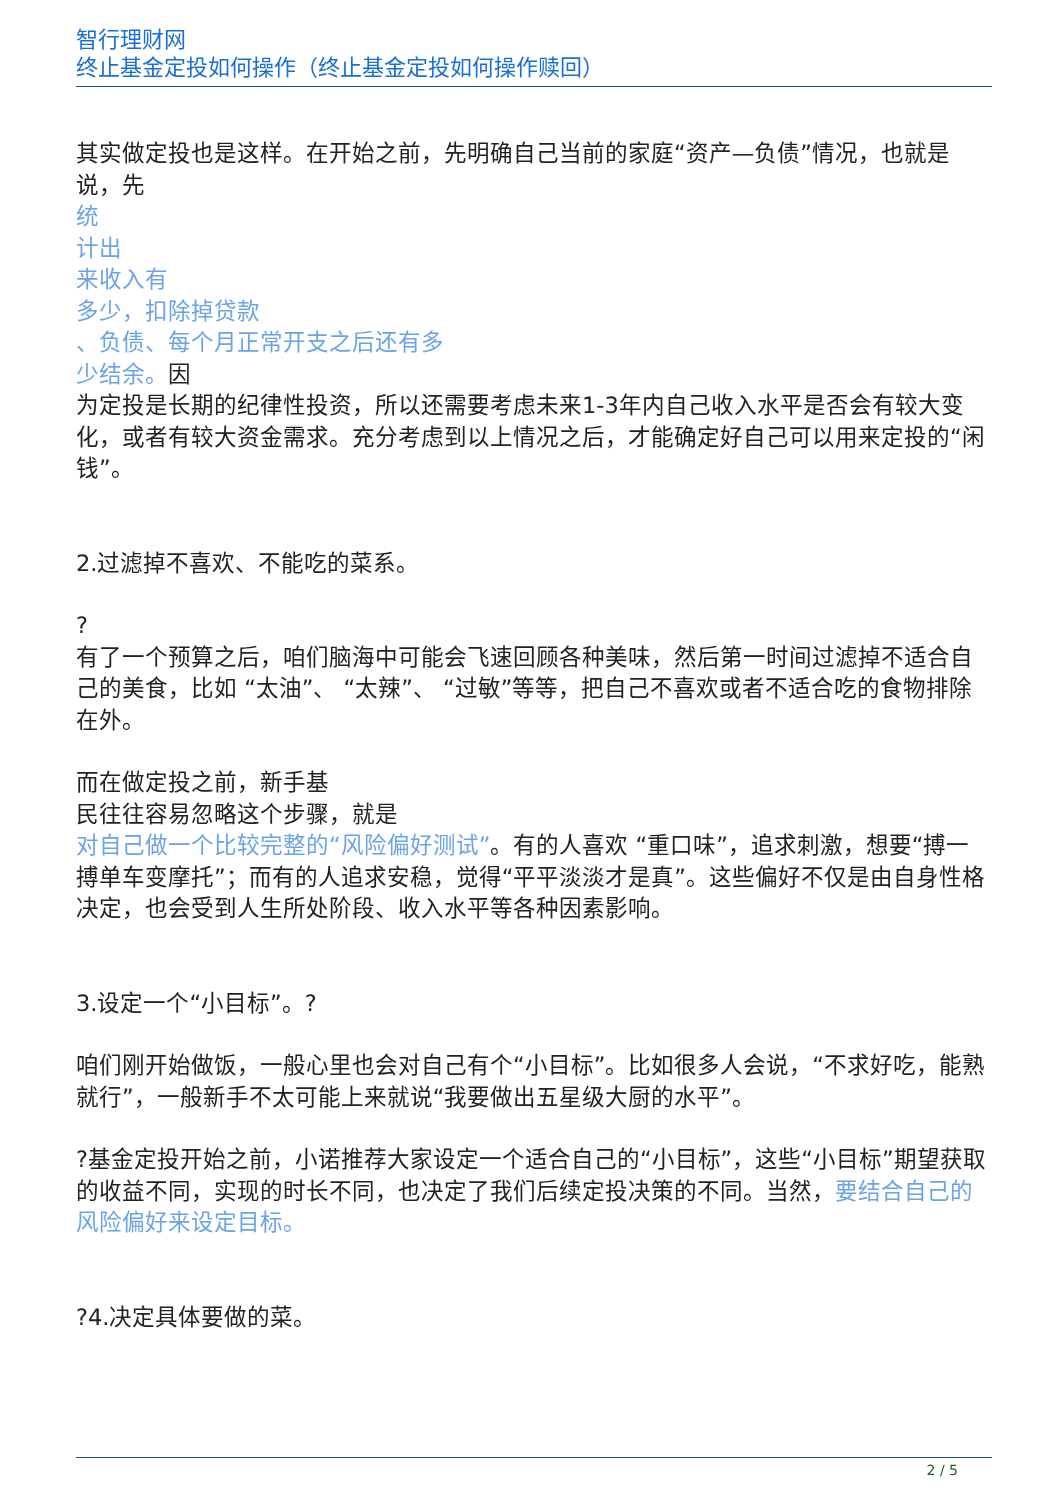智行理财网
终止基金定投如何操作（终止基金定投如何操作赎回）
其实做定投也是这样。在开始之前，先明确自己当前的家庭“资产—负债”情况，也就是说，先
统
计出
来收入有
多少，扣除掉贷款
、负债、每个月正常开支之后还有多
少结余。因
为定投是长期的纪律性投资，所以还需要考虑未来1-3年内自己收入水平是否会有较大变化，或者有较大资金需求。充分考虑到以上情况之后，才能确定好自己可以用来定投的“闲钱”。
2.过滤掉不喜欢、不能吃的菜系。
?
有了一个预算之后，咱们脑海中可能会飞速回顾各种美味，然后第一时间过滤掉不适合自己的美食，比如 “太油”、 “太辣”、 “过敏”等等，把自己不喜欢或者不适合吃的食物排除在外。
而在做定投之前，新手基
民往往容易忽略这个步骤，就是
对自己做一个比较完整的“风险偏好测试”。有的人喜欢 “重口味”，追求刺激，想要“搏一搏单车变摩托”；而有的人追求安稳，觉得“平平淡淡才是真”。这些偏好不仅是由自身性格决定，也会受到人生所处阶段、收入水平等各种因素影响。
3.设定一个“小目标”。?
咱们刚开始做饭，一般心里也会对自己有个“小目标”。比如很多人会说，“不求好吃，能熟就行”，一般新手不太可能上来就说“我要做出五星级大厨的水平”。
?基金定投开始之前，小诺推荐大家设定一个适合自己的“小目标”，这些“小目标”期望获取的收益不同，实现的时长不同，也决定了我们后续定投决策的不同。当然，要结合自己的风险偏好来设定目标。
?4.决定具体要做的菜。
2 / 5